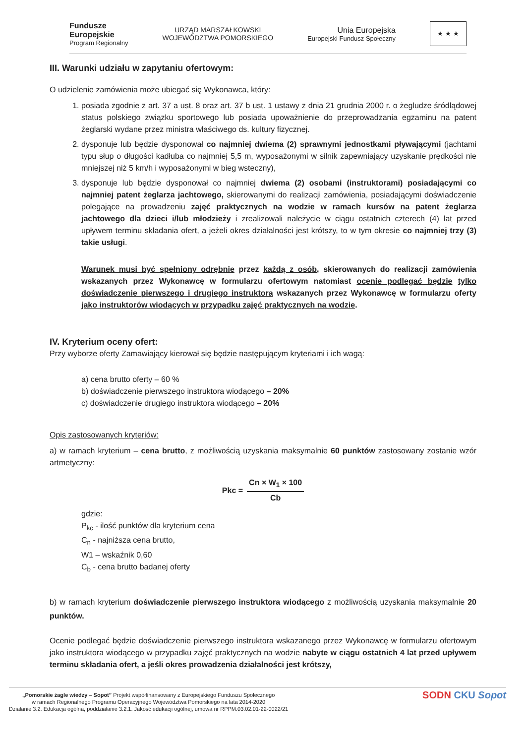Fundusze
Europejskie
Program Regionalny
URZĄD MARSZAŁKOWSKI
WOJEWÓDZTWA POMORSKIEGO
Unia Europejska
Europejski Fundusz Społeczny
★ ★ ★
III. Warunki udziału w zapytaniu ofertowym:
O udzielenie zamówienia może ubiegać się Wykonawca, który:
1. posiada zgodnie z art. 37 a ust. 8 oraz art. 37 b ust. 1 ustawy z dnia 21 grudnia 2000 r. o żegludze śródlądowej status polskiego związku sportowego lub posiada upoważnienie do przeprowadzania egzaminu na patent żeglarski wydane przez ministra właściwego ds. kultury fizycznej.
2. dysponuje lub będzie dysponował co najmniej dwiema (2) sprawnymi jednostkami pływającymi (jachtami typu słup o długości kadłuba co najmniej 5,5 m, wyposażonymi w silnik zapewniający uzyskanie prędkości nie mniejszej niż 5 km/h i wyposażonymi w bieg wsteczny),
3. dysponuje lub będzie dysponował co najmniej dwiema (2) osobami (instruktorami) posiadającymi co najmniej patent żeglarza jachtowego, skierowanymi do realizacji zamówienia, posiadającymi doświadczenie polegające na prowadzeniu zajęć praktycznych na wodzie w ramach kursów na patent żeglarza jachtowego dla dzieci i/lub młodzieży i zrealizowali należycie w ciągu ostatnich czterech (4) lat przed upływem terminu składania ofert, a jeżeli okres działalności jest krótszy, to w tym okresie co najmniej trzy (3) takie usługi.
Warunek musi być spełniony odrębnie przez każdą z osób, skierowanych do realizacji zamówienia wskazanych przez Wykonawcę w formularzu ofertowym natomiast ocenie podlegać będzie tylko doświadczenie pierwszego i drugiego instruktora wskazanych przez Wykonawcę w formularzu oferty jako instruktorów wiodących w przypadku zajęć praktycznych na wodzie.
IV. Kryterium oceny ofert:
Przy wyborze oferty Zamawiający kierował się będzie następującym kryteriami i ich wagą:
a) cena brutto oferty – 60 %
b) doświadczenie pierwszego instruktora wiodącego – 20%
c) doświadczenie drugiego instruktora wiodącego – 20%
Opis zastosowanych kryteriów:
a) w ramach kryterium – cena brutto, z możliwością uzyskania maksymalnie 60 punktów zastosowany zostanie wzór artmetyczny:
Pkc = Cn × W<sub>1</sub> × 100 Cb
gdzie:
P<sub>kc</sub> - ilość punktów dla kryterium cena
C<sub>n</sub> - najniższa cena brutto,
W1 – wskaźnik 0,60
C<sub>b</sub> - cena brutto badanej oferty
b) w ramach kryterium doświadczenie pierwszego instruktora wiodącego z możliwością uzyskania maksymalnie 20 punktów.
Ocenie podlegać będzie doświadczenie pierwszego instruktora wskazanego przez Wykonawcę w formularzu ofertowym jako instruktora wiodącego w przypadku zajęć praktycznych na wodzie nabyte w ciągu ostatnich 4 lat przed upływem terminu składania ofert, a jeśli okres prowadzenia działalności jest krótszy,
„Pomorskie żagle wiedzy – Sopot” Projekt współfinansowany z Europejskiego Funduszu Społecznego
w ramach Regionalnego Programu Operacyjnego Województwa Pomorskiego na lata 2014-2020
Działanie 3.2. Edukacja ogólna, poddziałanie 3.2.1. Jakość edukacji ogólnej, umowa nr RPPM.03.02.01-22-0022/21
SODN CKU Sopot